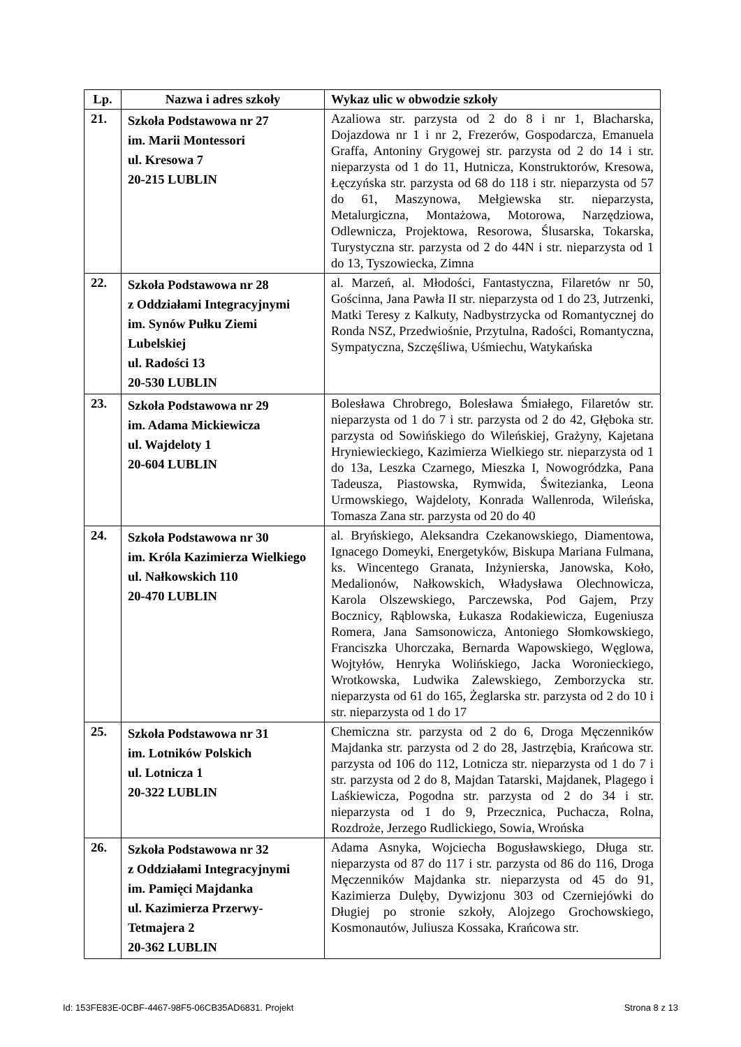| Lp. | Nazwa i adres szkoły | Wykaz ulic w obwodzie szkoły |
| --- | --- | --- |
| 21. | Szkoła Podstawowa nr 27 im. Marii Montessori ul. Kresowa 7 20-215 LUBLIN | Azaliowa str. parzysta od 2 do 8 i nr 1, Blacharska, Dojazdowa nr 1 i nr 2, Frezerów, Gospodarcza, Emanuela Graffa, Antoniny Grygowej str. parzysta od 2 do 14 i str. nieparzysta od 1 do 11, Hutnicza, Konstruktorów, Kresowa, Łęczyńska str. parzysta od 68 do 118 i str. nieparzysta od 57 do 61, Maszynowa, Mełgiewska str. nieparzysta, Metalurgiczna, Montażowa, Motorowa, Narzędziowa, Odlewnicza, Projektowa, Resorowa, Ślusarska, Tokarska, Turystyczna str. parzysta od 2 do 44N i str. nieparzysta od 1 do 13, Tyszowiecka, Zimna |
| 22. | Szkoła Podstawowa nr 28 z Oddziałami Integracyjnymi im. Synów Pułku Ziemi Lubelskiej ul. Radości 13 20-530 LUBLIN | al. Marzeń, al. Młodości, Fantastyczna, Filaretów nr 50, Gościnna, Jana Pawła II str. nieparzysta od 1 do 23, Jutrzenki, Matki Teresy z Kalkuty, Nadbystrzycka od Romantycznej do Ronda NSZ, Przedwiośnie, Przytulna, Radości, Romantyczna, Sympatyczna, Szczęśliwa, Uśmiechu, Watykańska |
| 23. | Szkoła Podstawowa nr 29 im. Adama Mickiewicza ul. Wajdeloty 1 20-604 LUBLIN | Bolesława Chrobrego, Bolesława Śmiałego, Filaretów str. nieparzysta od 1 do 7 i str. parzysta od 2 do 42, Głęboka str. parzysta od Sowińskiego do Wileńskiej, Grażyny, Kajetana Hryniewieckiego, Kazimierza Wielkiego str. nieparzysta od 1 do 13a, Leszka Czarnego, Mieszka I, Nowogródzka, Pana Tadeusza, Piastowska, Rymwida, Świtezianka, Leona Urmowskiego, Wajdeloty, Konrada Wallenroda, Wileńska, Tomasza Zana str. parzysta od 20 do 40 |
| 24. | Szkoła Podstawowa nr 30 im. Króla Kazimierza Wielkiego ul. Nałkowskich 110 20-470 LUBLIN | al. Bryńskiego, Aleksandra Czekanowskiego, Diamentowa, Ignacego Domeyki, Energetyków, Biskupa Mariana Fulmana, ks. Wincentego Granata, Inżynierska, Janowska, Koło, Medalionów, Nałkowskich, Władysława Olechnowicza, Karola Olszewskiego, Parczewska, Pod Gajem, Przy Bocznicy, Rąblowska, Łukasza Rodakiewicza, Eugeniusza Romera, Jana Samsonowicza, Antoniego Słomkowskiego, Franciszka Uhorczaka, Bernarda Wapowskiego, Węglowa, Wojtyłów, Henryka Wolińskiego, Jacka Woronieckiego, Wrotkowska, Ludwika Zalewskiego, Zemborzycka str. nieparzysta od 61 do 165, Żeglarska str. parzysta od 2 do 10 i str. nieparzysta od 1 do 17 |
| 25. | Szkoła Podstawowa nr 31 im. Lotników Polskich ul. Lotnicza 1 20-322 LUBLIN | Chemiczna str. parzysta od 2 do 6, Droga Męczenników Majdanka str. parzysta od 2 do 28, Jastrzębia, Krańcowa str. parzysta od 106 do 112, Lotnicza str. nieparzysta od 1 do 7 i str. parzysta od 2 do 8, Majdan Tatarski, Majdanek, Plagego i Laśkiewicza, Pogodna str. parzysta od 2 do 34 i str. nieparzysta od 1 do 9, Przecznica, Puchacza, Rolna, Rozdroże, Jerzego Rudlickiego, Sowia, Wrońska |
| 26. | Szkoła Podstawowa nr 32 z Oddziałami Integracyjnymi im. Pamięci Majdanka ul. Kazimierza Przerwy-Tetmajera 2 20-362 LUBLIN | Adama Asnyka, Wojciecha Bogusławskiego, Długa str. nieparzysta od 87 do 117 i str. parzysta od 86 do 116, Droga Męczenników Majdanka str. nieparzysta od 45 do 91, Kazimierza Dulęby, Dywizjonu 303 od Czerniejówki do Długiej po stronie szkoły, Alojzego Grochowskiego, Kosmonautów, Juliusza Kossaka, Krańcowa str. |
Id: 153FE83E-0CBF-4467-98F5-06CB35AD6831. Projekt Strona 8 z 13